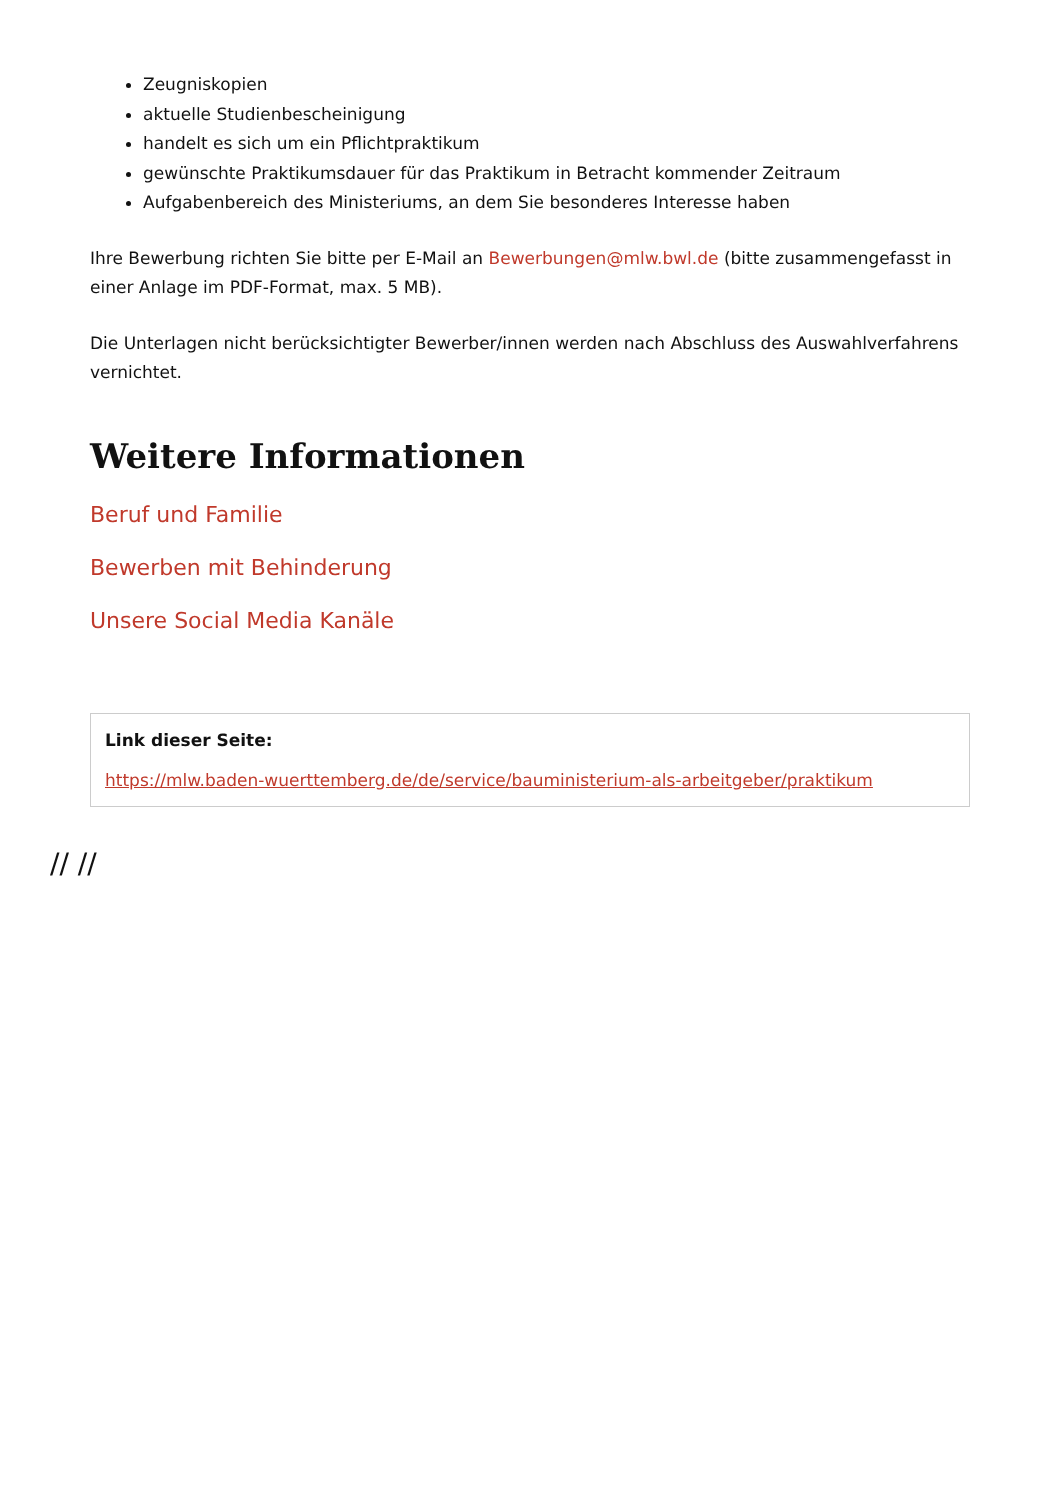Zeugniskopien
aktuelle Studienbescheinigung
handelt es sich um ein Pflichtpraktikum
gewünschte Praktikumsdauer für das Praktikum in Betracht kommender Zeitraum
Aufgabenbereich des Ministeriums, an dem Sie besonderes Interesse haben
Ihre Bewerbung richten Sie bitte per E-Mail an Bewerbungen@mlw.bwl.de (bitte zusammengefasst in einer Anlage im PDF-Format, max. 5 MB).
Die Unterlagen nicht berücksichtigter Bewerber/innen werden nach Abschluss des Auswahlverfahrens vernichtet.
Weitere Informationen
Beruf und Familie
Bewerben mit Behinderung
Unsere Social Media Kanäle
Link dieser Seite:
https://mlw.baden-wuerttemberg.de/de/service/bauministerium-als-arbeitgeber/praktikum
// //